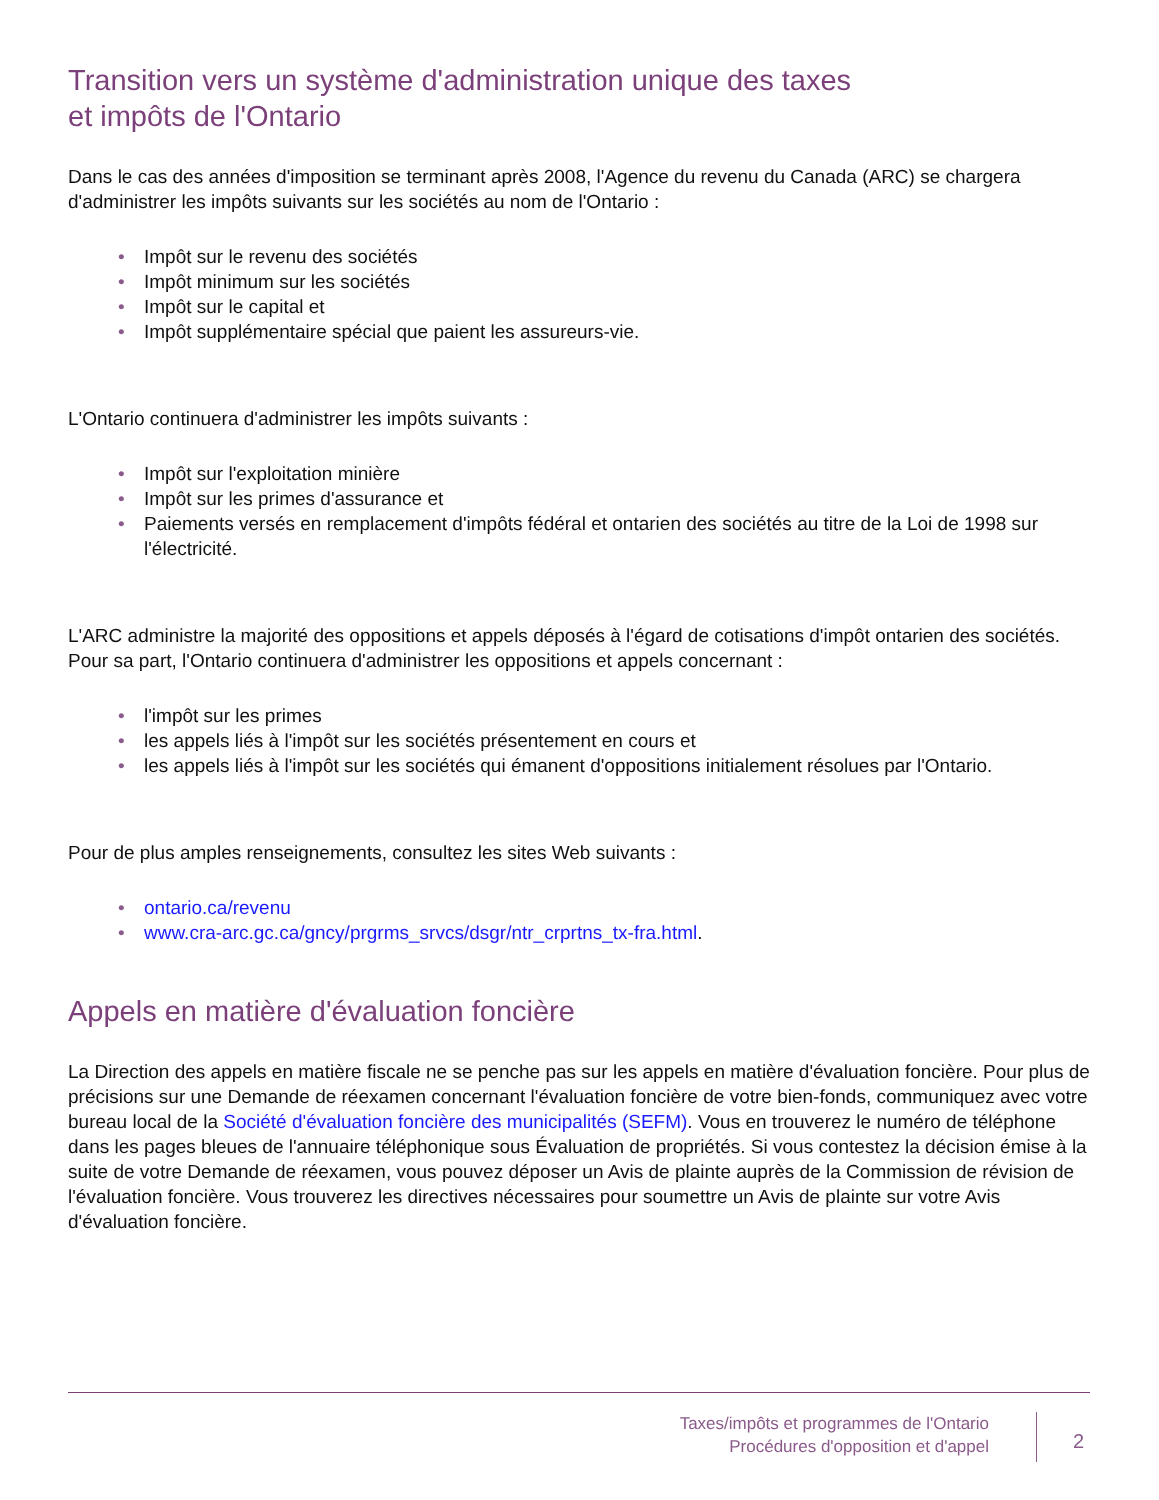Transition vers un système d'administration unique des taxes
et impôts de l'Ontario
Dans le cas des années d'imposition se terminant après 2008, l'Agence du revenu du Canada (ARC) se chargera d'administrer les impôts suivants sur les sociétés au nom de l'Ontario :
• Impôt sur le revenu des sociétés
• Impôt minimum sur les sociétés
• Impôt sur le capital et
• Impôt supplémentaire spécial que paient les assureurs-vie.
L'Ontario continuera d'administrer les impôts suivants :
• Impôt sur l'exploitation minière
• Impôt sur les primes d'assurance et
• Paiements versés en remplacement d'impôts fédéral et ontarien des sociétés au titre de la Loi de 1998 sur l'électricité.
L'ARC administre la majorité des oppositions et appels déposés à l'égard de cotisations d'impôt ontarien des sociétés. Pour sa part, l'Ontario continuera d'administrer les oppositions et appels concernant :
• l'impôt sur les primes
• les appels liés à l'impôt sur les sociétés présentement en cours et
• les appels liés à l'impôt sur les sociétés qui émanent d'oppositions initialement résolues par l'Ontario.
Pour de plus amples renseignements, consultez les sites Web suivants :
• ontario.ca/revenu
• www.cra-arc.gc.ca/gncy/prgrms_srvcs/dsgr/ntr_crprtns_tx-fra.html.
Appels en matière d'évaluation foncière
La Direction des appels en matière fiscale ne se penche pas sur les appels en matière d'évaluation foncière. Pour plus de précisions sur une Demande de réexamen concernant l'évaluation foncière de votre bien-fonds, communiquez avec votre bureau local de la Société d'évaluation foncière des municipalités (SEFM). Vous en trouverez le numéro de téléphone dans les pages bleues de l'annuaire téléphonique sous Évaluation de propriétés. Si vous contestez la décision émise à la suite de votre Demande de réexamen, vous pouvez déposer un Avis de plainte auprès de la Commission de révision de l'évaluation foncière. Vous trouverez les directives nécessaires pour soumettre un Avis de plainte sur votre Avis d'évaluation foncière.
Taxes/impôts et programmes de l'Ontario
Procédures d'opposition et d'appel
2